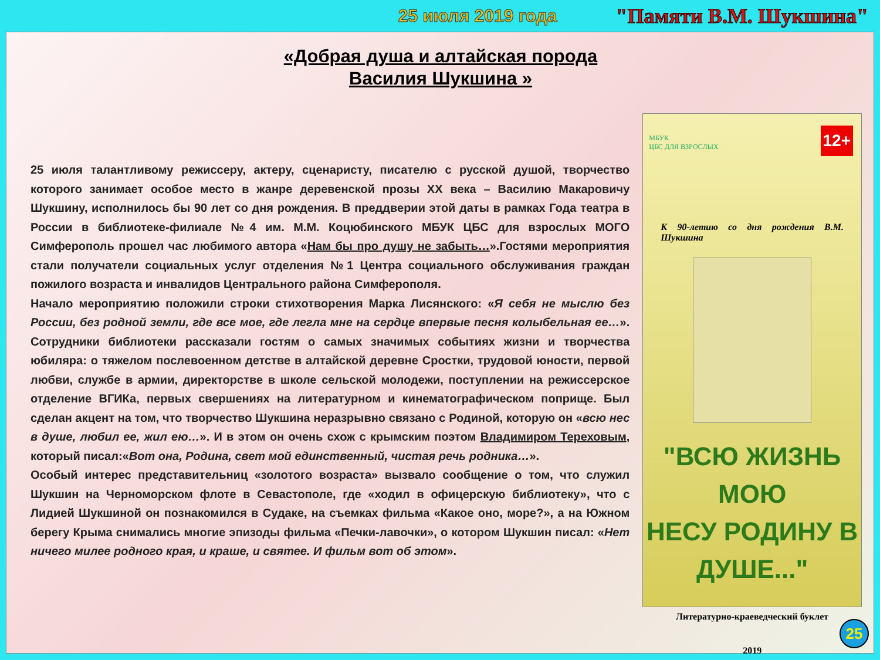25 июля 2019 года "Памяти В.М. Шукшина"
«Добрая душа и алтайская порода
Василия Шукшина »
25 июля талантливому режиссеру, актеру, сценаристу, писателю с русской душой, творчество которого занимает особое место в жанре деревенской прозы XX века – Василию Макаровичу Шукшину, исполнилось бы 90 лет со дня рождения. В преддверии этой даты в рамках Года театра в России в библиотеке-филиале №4 им. М.М. Коцюбинского МБУК ЦБС для взрослых МОГО Симферополь прошел час любимого автора «Нам бы про душу не забыть…».Гостями мероприятия стали получатели социальных услуг отделения №1 Центра социального обслуживания граждан пожилого возраста и инвалидов Центрального района Симферополя.
Начало мероприятию положили строки стихотворения Марка Лисянского: «Я себя не мыслю без России, без родной земли, где все мое, где легла мне на сердце впервые песня колыбельная ее…». Сотрудники библиотеки рассказали гостям о самых значимых событиях жизни и творчества юбиляра: о тяжелом послевоенном детстве в алтайской деревне Сростки, трудовой юности, первой любви, службе в армии, директорстве в школе сельской молодежи, поступлении на режиссерское отделение ВГИКа, первых свершениях на литературном и кинематографическом поприще. Был сделан акцент на том, что творчество Шукшина неразрывно связано с Родиной, которую он «всю нес в душе, любил ее, жил ею…». И в этом он очень схож с крымским поэтом Владимиром Тереховым, который писал:«Вот она, Родина, свет мой единственный, чистая речь родника…».
Особый интерес представительниц «золотого возраста» вызвало сообщение о том, что служил Шукшин на Черноморском флоте в Севастополе, где «ходил в офицерскую библиотеку», что с Лидией Шукшиной он познакомился в Судаке, на съемках фильма «Какое оно, море?», а на Южном берегу Крыма снимались многие эпизоды фильма «Печки-лавочки», о котором Шукшин писал: «Нет ничего милее родного края, и краше, и святее. И фильм вот об этом».
12+
МБУК
ЦБС ДЛЯ ВЗРОСЛЫХ
К 90-летию со дня рождения В.М. Шукшина
"ВСЮ ЖИЗНЬ МОЮ
НЕСУ РОДИНУ В ДУШЕ..."
Литературно-краеведческий буклет
2019
25